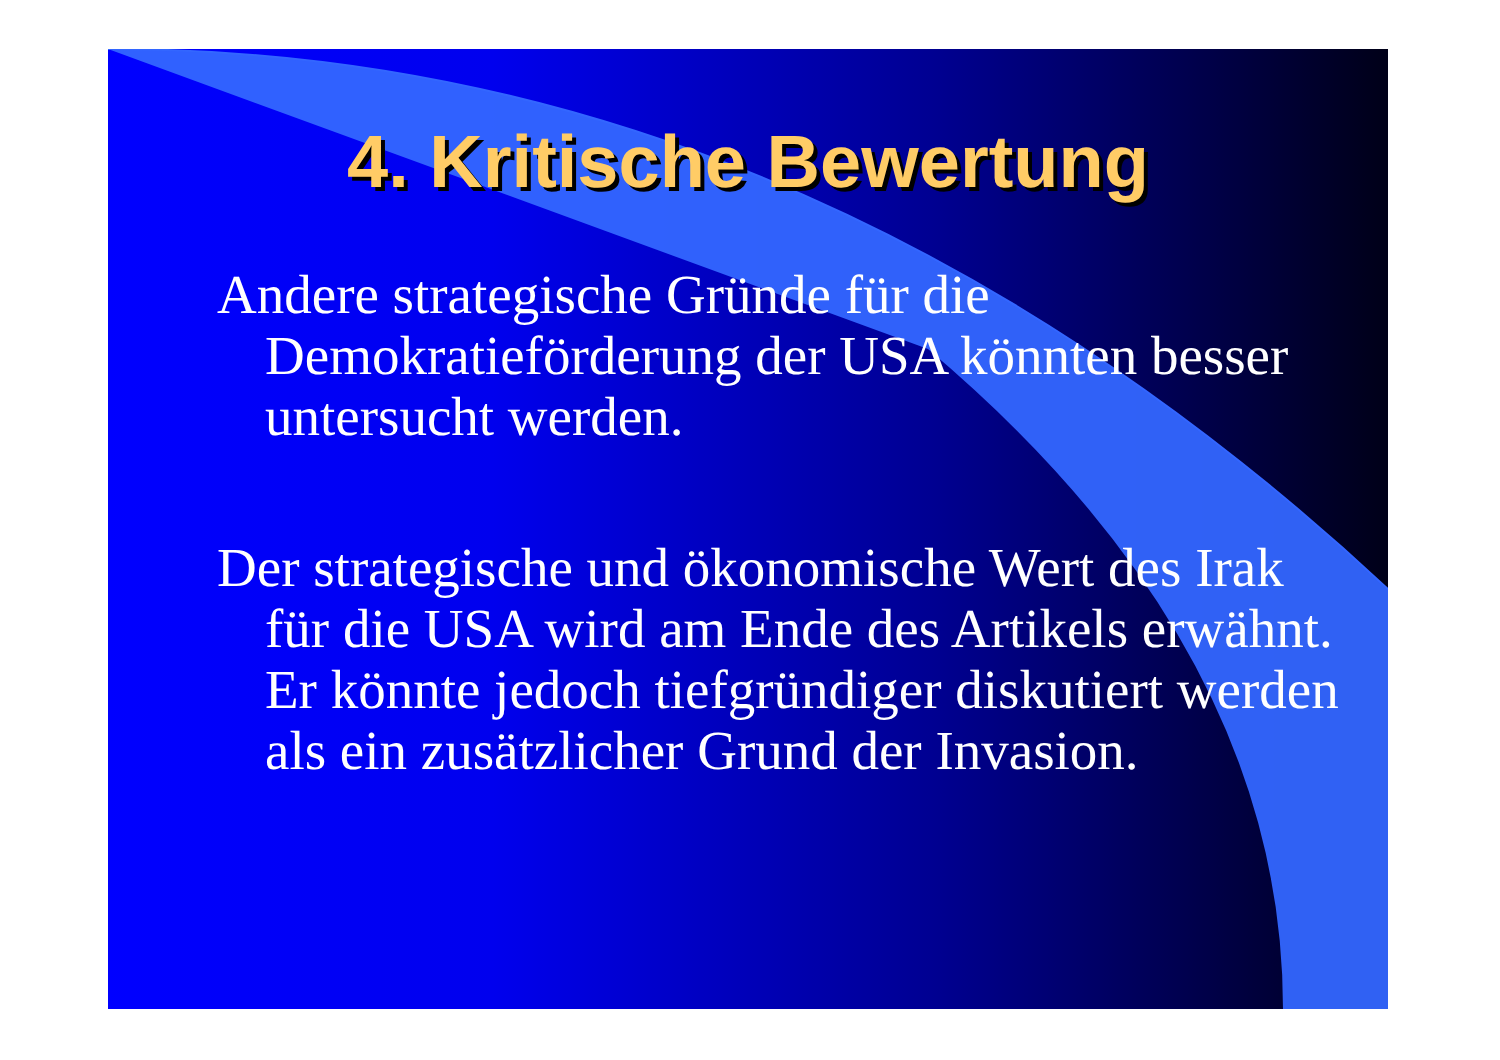4. Kritische Bewertung
Andere strategische Gründe für die Demokratieförderung der USA könnten besser untersucht werden.
Der strategische und ökonomische Wert des Irak für die USA wird am Ende des Artikels erwähnt. Er könnte jedoch tiefgründiger diskutiert werden als ein zusätzlicher Grund der Invasion.